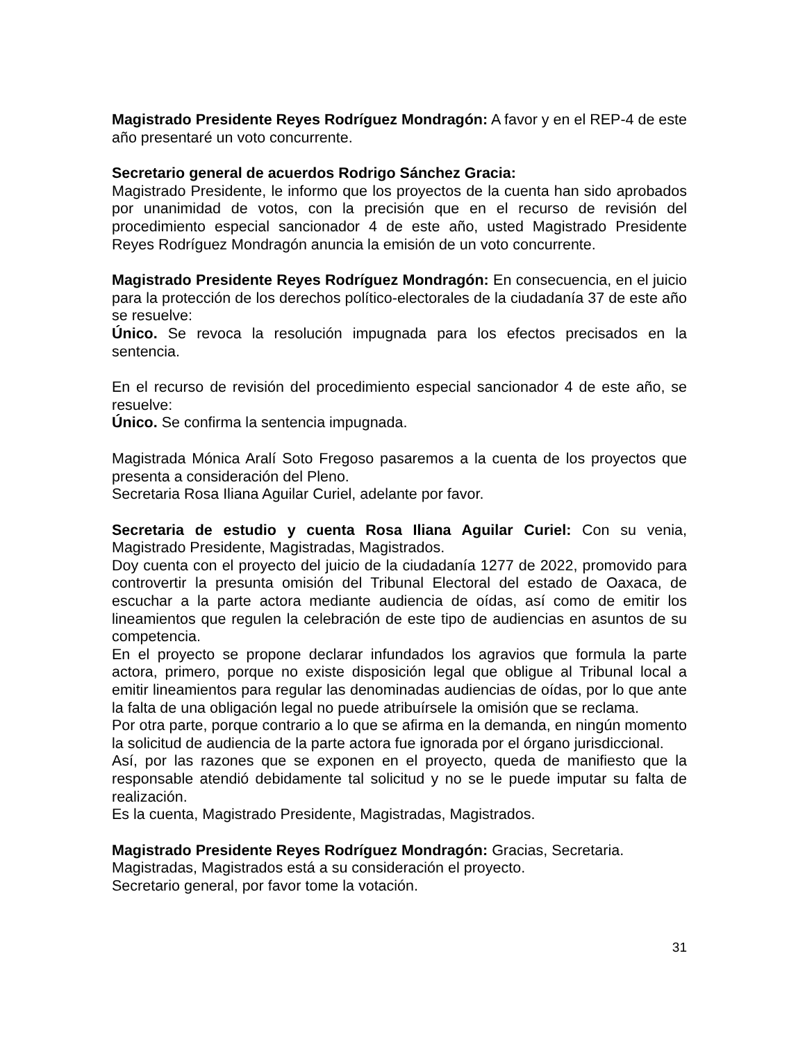Magistrado Presidente Reyes Rodríguez Mondragón: A favor y en el REP-4 de este año presentaré un voto concurrente.
Secretario general de acuerdos Rodrigo Sánchez Gracia:
Magistrado Presidente, le informo que los proyectos de la cuenta han sido aprobados por unanimidad de votos, con la precisión que en el recurso de revisión del procedimiento especial sancionador 4 de este año, usted Magistrado Presidente Reyes Rodríguez Mondragón anuncia la emisión de un voto concurrente.
Magistrado Presidente Reyes Rodríguez Mondragón: En consecuencia, en el juicio para la protección de los derechos político-electorales de la ciudadanía 37 de este año se resuelve:
Único. Se revoca la resolución impugnada para los efectos precisados en la sentencia.
En el recurso de revisión del procedimiento especial sancionador 4 de este año, se resuelve:
Único. Se confirma la sentencia impugnada.
Magistrada Mónica Aralí Soto Fregoso pasaremos a la cuenta de los proyectos que presenta a consideración del Pleno.
Secretaria Rosa Iliana Aguilar Curiel, adelante por favor.
Secretaria de estudio y cuenta Rosa Iliana Aguilar Curiel: Con su venia, Magistrado Presidente, Magistradas, Magistrados.
Doy cuenta con el proyecto del juicio de la ciudadanía 1277 de 2022, promovido para controvertir la presunta omisión del Tribunal Electoral del estado de Oaxaca, de escuchar a la parte actora mediante audiencia de oídas, así como de emitir los lineamientos que regulen la celebración de este tipo de audiencias en asuntos de su competencia.
En el proyecto se propone declarar infundados los agravios que formula la parte actora, primero, porque no existe disposición legal que obligue al Tribunal local a emitir lineamientos para regular las denominadas audiencias de oídas, por lo que ante la falta de una obligación legal no puede atribuírsele la omisión que se reclama.
Por otra parte, porque contrario a lo que se afirma en la demanda, en ningún momento la solicitud de audiencia de la parte actora fue ignorada por el órgano jurisdiccional.
Así, por las razones que se exponen en el proyecto, queda de manifiesto que la responsable atendió debidamente tal solicitud y no se le puede imputar su falta de realización.
Es la cuenta, Magistrado Presidente, Magistradas, Magistrados.
Magistrado Presidente Reyes Rodríguez Mondragón: Gracias, Secretaria.
Magistradas, Magistrados está a su consideración el proyecto.
Secretario general, por favor tome la votación.
31